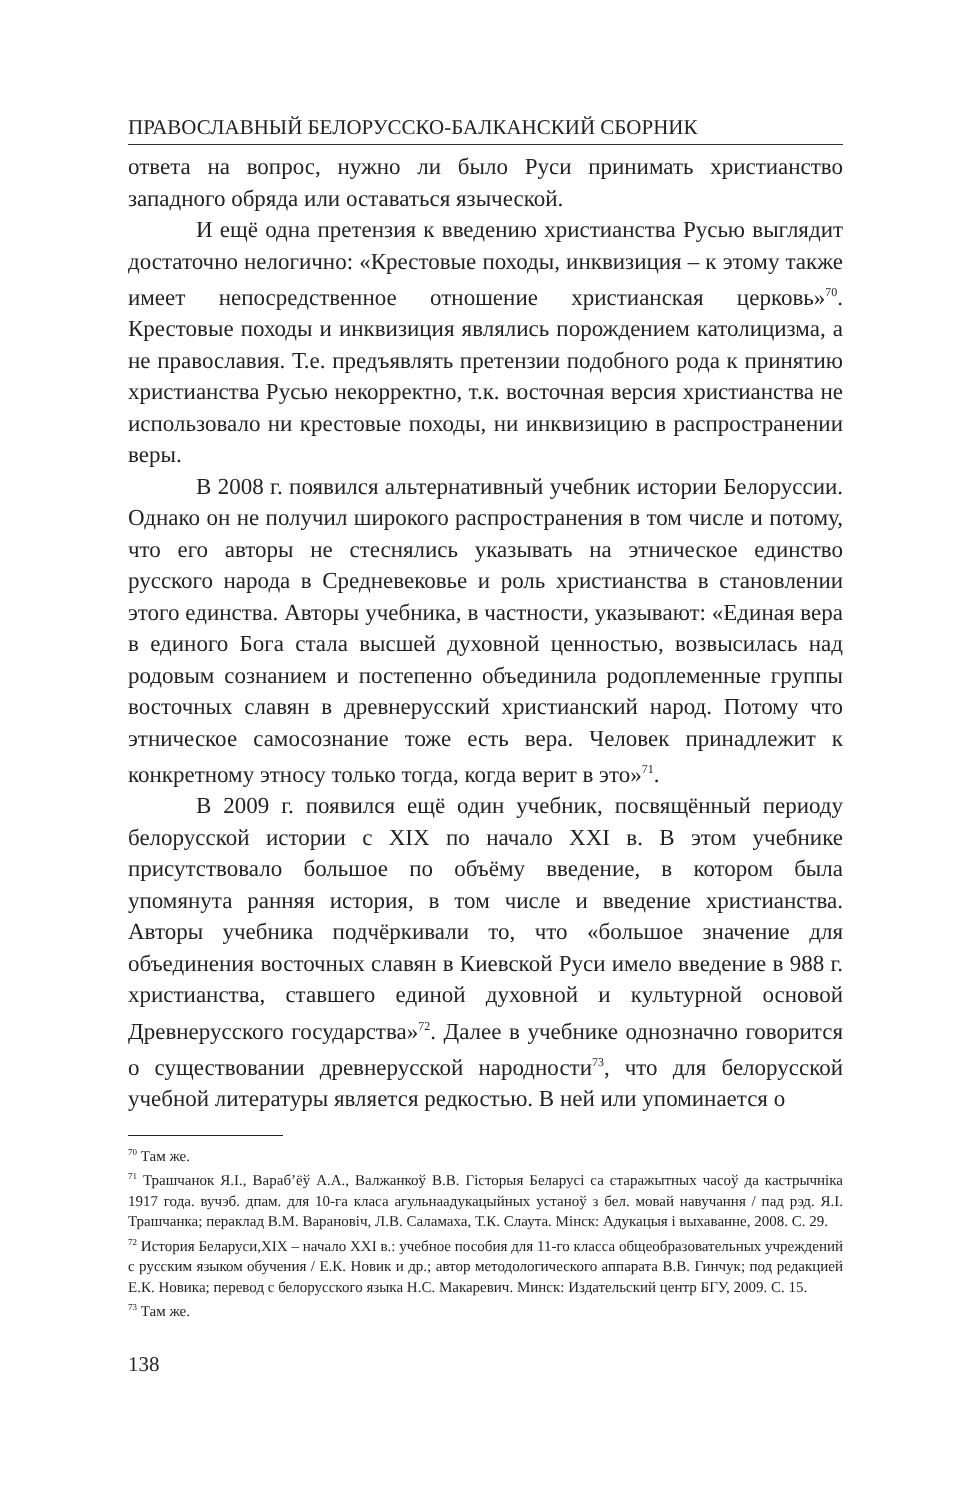ПРАВОСЛАВНЫЙ БЕЛОРУССКО-БАЛКАНСКИЙ СБОРНИК
ответа на вопрос, нужно ли было Руси принимать христианство западного обряда или оставаться языческой.
И ещё одна претензия к введению христианства Русью выглядит достаточно нелогично: «Крестовые походы, инквизиция – к этому также имеет непосредственное отношение христианская церковь»<sup>70</sup>. Крестовые походы и инквизиция являлись порождением католицизма, а не православия. Т.е. предъявлять претензии подобного рода к принятию христианства Русью некорректно, т.к. восточная версия христианства не использовало ни крестовые походы, ни инквизицию в распространении веры.
В 2008 г. появился альтернативный учебник истории Белоруссии. Однако он не получил широкого распространения в том числе и потому, что его авторы не стеснялись указывать на этническое единство русского народа в Средневековье и роль христианства в становлении этого единства. Авторы учебника, в частности, указывают: «Единая вера в единого Бога стала высшей духовной ценностью, возвысилась над родовым сознанием и постепенно объединила родоплеменные группы восточных славян в древнерусский христианский народ. Потому что этническое самосознание тоже есть вера. Человек принадлежит к конкретному этносу только тогда, когда верит в это»<sup>71</sup>.
В 2009 г. появился ещё один учебник, посвящённый периоду белорусской истории с XIX по начало XXI в. В этом учебнике присутствовало большое по объёму введение, в котором была упомянута ранняя история, в том числе и введение христианства. Авторы учебника подчёркивали то, что «большое значение для объединения восточных славян в Киевской Руси имело введение в 988 г. христианства, ставшего единой духовной и культурной основой Древнерусского государства»<sup>72</sup>. Далее в учебнике однозначно говорится о существовании древнерусской народности<sup>73</sup>, что для белорусской учебной литературы является редкостью. В ней или упоминается о
<sup>70</sup> Там же.
<sup>71</sup> Трашчанок Я.І., Вараб’ёў А.А., Валжанкоў В.В. Гісторыя Беларусі са старажытных часоў да кастрычніка 1917 года. вучэб. дпам. для 10-га класа агульнаадукацыйных устаноў з бел. мовай навучання / пад рэд. Я.І. Трашчанка; пераклад В.М. Варановіч, Л.В. Саламаха, Т.К. Слаута. Мінск: Адукацыя і выхаванне, 2008. С. 29.
<sup>72</sup> История Беларуси,XIX – начало XXI в.: учебное пособия для 11-го класса общеобразовательных учреждений с русским языком обучения / Е.К. Новик и др.; автор методологического аппарата В.В. Гинчук; под редакцией Е.К. Новика; перевод с белорусского языка Н.С. Макаревич. Минск: Издательский центр БГУ, 2009. С. 15.
<sup>73</sup> Там же.
138